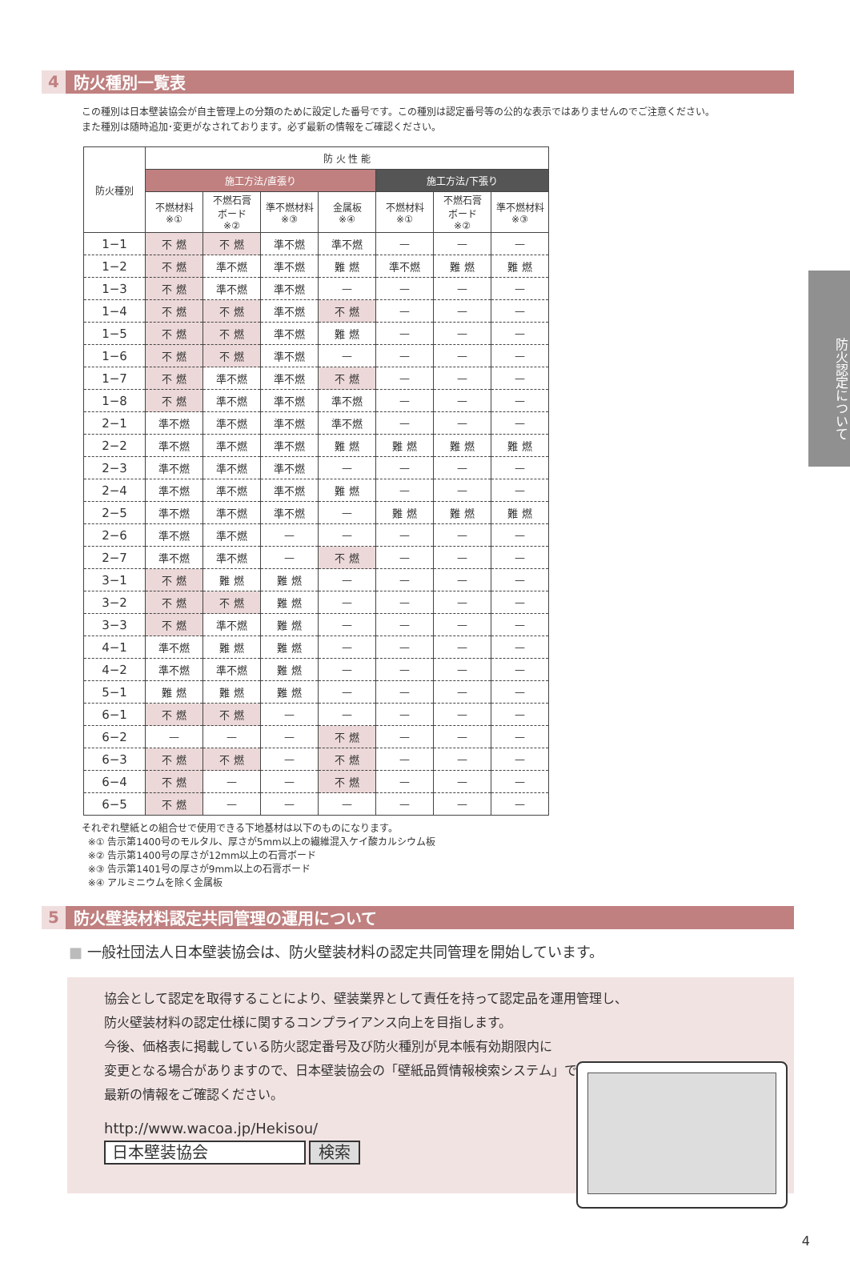4 防火種別一覧表
この種別は日本壁装協会が自主管理上の分類のために設定した番号です。この種別は認定番号等の公的な表示ではありませんのでご注意ください。
また種別は随時追加･変更がなされております。必ず最新の情報をご確認ください。
| 防火種別 | 防 火 性 能 | | | | | | |
| --- | --- | --- | --- | --- | --- | --- | --- |
| | 施工方法/直張り | | | | 施工方法/下張り | | |
| | 不燃材料 ※① | 不燃石膏 ボード ※② | 準不燃材料 ※③ | 金属板 ※④ | 不燃材料 ※① | 不燃石膏 ボード ※② | 準不燃材料 ※③ |
| 1−1 | 不 燃 | 不 燃 | 準不燃 | 準不燃 | — | — | — |
| 1−2 | 不 燃 | 準不燃 | 準不燃 | 難 燃 | 準不燃 | 難 燃 | 難 燃 |
| 1−3 | 不 燃 | 準不燃 | 準不燃 | — | — | — | — |
| 1−4 | 不 燃 | 不 燃 | 準不燃 | 不 燃 | — | — | — |
| 1−5 | 不 燃 | 不 燃 | 準不燃 | 難 燃 | — | — | — |
| 1−6 | 不 燃 | 不 燃 | 準不燃 | — | — | — | — |
| 1−7 | 不 燃 | 準不燃 | 準不燃 | 不 燃 | — | — | — |
| 1−8 | 不 燃 | 準不燃 | 準不燃 | 準不燃 | — | — | — |
| 2−1 | 準不燃 | 準不燃 | 準不燃 | 準不燃 | — | — | — |
| 2−2 | 準不燃 | 準不燃 | 準不燃 | 難 燃 | 難 燃 | 難 燃 | 難 燃 |
| 2−3 | 準不燃 | 準不燃 | 準不燃 | — | — | — | — |
| 2−4 | 準不燃 | 準不燃 | 準不燃 | 難 燃 | — | — | — |
| 2−5 | 準不燃 | 準不燃 | 準不燃 | — | 難 燃 | 難 燃 | 難 燃 |
| 2−6 | 準不燃 | 準不燃 | — | — | — | — | — |
| 2−7 | 準不燃 | 準不燃 | — | 不 燃 | — | — | — |
| 3−1 | 不 燃 | 難 燃 | 難 燃 | — | — | — | — |
| 3−2 | 不 燃 | 不 燃 | 難 燃 | — | — | — | — |
| 3−3 | 不 燃 | 準不燃 | 難 燃 | — | — | — | — |
| 4−1 | 準不燃 | 難 燃 | 難 燃 | — | — | — | — |
| 4−2 | 準不燃 | 準不燃 | 難 燃 | — | — | — | — |
| 5−1 | 難 燃 | 難 燃 | 難 燃 | — | — | — | — |
| 6−1 | 不 燃 | 不 燃 | — | — | — | — | — |
| 6−2 | — | — | — | 不 燃 | — | — | — |
| 6−3 | 不 燃 | 不 燃 | — | 不 燃 | — | — | — |
| 6−4 | 不 燃 | — | — | 不 燃 | — | — | — |
| 6−5 | 不 燃 | — | — | — | — | — | — |
それぞれ壁紙との組合せで使用できる下地基材は以下のものになります。
※① 告示第1400号のモルタル、厚さが5mm以上の繊維混入ケイ酸カルシウム板
※② 告示第1400号の厚さが12mm以上の石膏ボード
※③ 告示第1401号の厚さが9mm以上の石膏ボード
※④ アルミニウムを除く金属板
5 防火壁装材料認定共同管理の運用について
■ 一般社団法人日本壁装協会は、防火壁装材料の認定共同管理を開始しています。
協会として認定を取得することにより、壁装業界として責任を持って認定品を運用管理し、
防火壁装材料の認定仕様に関するコンプライアンス向上を目指します。
今後、価格表に掲載している防火認定番号及び防火種別が見本帳有効期限内に
変更となる場合がありますので、日本壁装協会の「壁紙品質情報検索システム」で
最新の情報をご確認ください。
http://www.wacoa.jp/Hekisou/
日本壁装協会 検索
防火認定について
4